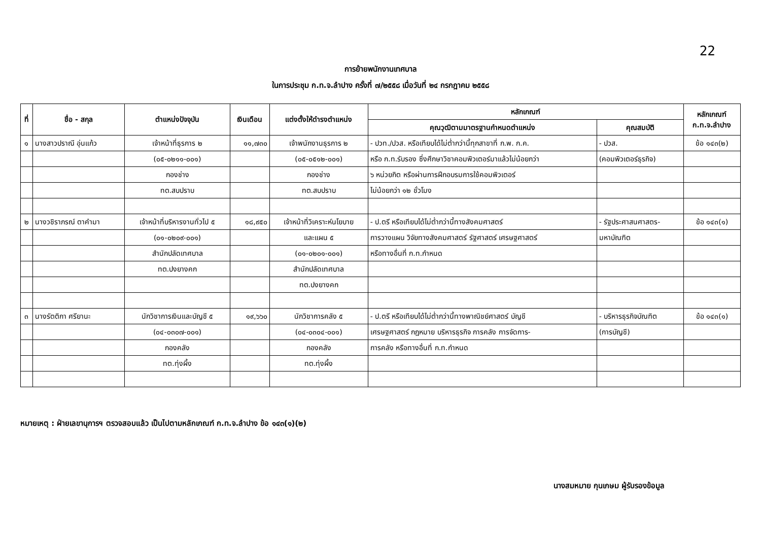22
การย้ายพนักงานเทศบาล
ในการประชุม ก.ท.จ.ลำปาง ครั้งที่ ๗/๒๕๕๘ เมื่อวันที่ ๒๔ กรกฎาคม ๒๕๕๘
| ที่ | ชื่อ - สกุล | ตำแหน่งปัจจุบัน | เงินเดือน | แต่งตั้งให้ดำรงตำแหน่ง | หลักเกณฑ์ | | หลักเกณฑ์ ก.ท.จ.ลำปาง |
| --- | --- | --- | --- | --- | --- | --- | --- |
| | | | | | คุณวุฒิตามมาตรฐานกำหนดตำแหน่ง | คุณสมบัติ | |
| ๑ | นางสาวปราณี อุ่นแก้ว | เจ้าหน้าที่ธุรการ ๒ | ๑๑,๗๓๐ | เจ้าพนักงานธุรการ ๒ | - ปวท./ปวส. หรือเทียบได้ไม่ต่ำกว่านี้ทุกสาขาที่ ก.พ. ก.ค. | - ปวส. | ข้อ ๑๔๓(๒) |
| | | (๐๕-๐๒๑๑-๐๐๑) | | (๐๕-๐๕๑๒-๐๐๑) | หรือ ก.ท.รับรอง ซึ่งศึกษาวิชาคอมพิวเตอร์มาแล้วไม่น้อยกว่า | (คอมพิวเตอร์ธุรกิจ) | |
| | | กองช่าง | | กองช่าง | ๖ หน่วยกิต หรือผ่านการฝึกอบรมการใช้คอมพิวเตอร์ | | |
| | | ทต.สบปราบ | | ทต.สบปราบ | ไม่น้อยกว่า ๑๒ ชั่วโมง | | |
| ๒ | นางวชิราภรณ์ ตาคำมา | เจ้าหน้าที่บริหารงานทั่วไป ๕ | ๑๘,๙๕๐ | เจ้าหน้าที่วิเคราะห์นโยบาย | - ป.ตรี หรือเทียบได้ไม่ต่ำกว่านี้ทางสังคมศาสตร์ | - รัฐประศาสนศาสตร- | ข้อ ๑๔๓(๑) |
| | | (๐๑-๐๒๐๙-๐๐๑) | | และแผน ๕ | การวางแผน วิจัยทางสังคมศาสตร์ รัฐศาสตร์ เศรษฐศาสตร์ | มหาบัณฑิต | |
| | | สำนักปลัดเทศบาล | | (๐๑-๐๒๐๑-๐๐๑) | หรือทางอื่นที่ ก.ท.กำหนด | | |
| | | ทต.ปงยางคก | | สำนักปลัดเทศบาล | | | |
| | | | | ทต.ปงยางคก | | | |
| ๓ | นางรัตติกา ศรียานะ | นักวิชาการเงินและบัญชี ๕ | ๑๙,๖๖๐ | นักวิชาการคลัง ๕ | - ป.ตรี หรือเทียบได้ไม่ต่ำกว่านี้ทางพาณิชย์ศาสตร์ บัญชี | - บริหารธุรกิจบัณฑิต | ข้อ ๑๔๓(๑) |
| | | (๐๔-๐๓๐๗-๐๐๑) | | (๐๔-๐๓๐๔-๐๐๑) | เศรษฐศาสตร์ กฎหมาย บริหารธุรกิจ การคลัง การจัดการ- | (การบัญชี) | |
| | | กองคลัง | | กองคลัง | การคลัง หรือทางอื่นที่ ก.ท.กำหนด | | |
| | | ทต.ทุ่งผึ้ง | | ทต.ทุ่งผึ้ง | | | |
หมายเหตุ : ฝ่ายเลขานุการฯ ตรวจสอบแล้ว เป็นไปตามหลักเกณฑ์ ก.ท.จ.ลำปาง ข้อ ๑๔๓(๑)(๒)
นางสมหมาย กุนเกษม ผู้รับรองข้อมูล